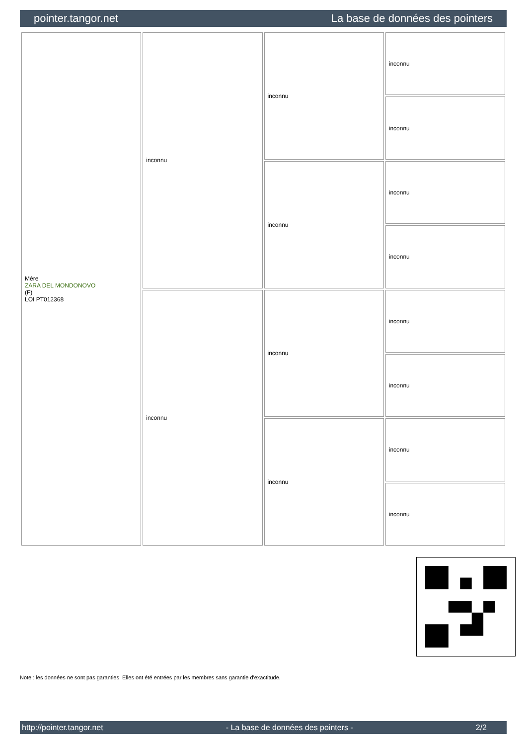pointer.tangor.net La base de données des pointers
| Mère ZARA DEL MONDONOVO (F) LOI PT012368 | inconnu | inconnu | inconnu |
| | | | inconnu |
| | | inconnu | inconnu |
| | | | inconnu |
| | inconnu | inconnu | inconnu |
| | | | inconnu |
| | | inconnu | inconnu |
| | | | inconnu |
Note : les données ne sont pas garanties. Elles ont été entrées par les membres sans garantie d'exactitude.
http://pointer.tangor.net - La base de données des pointers - 2/2